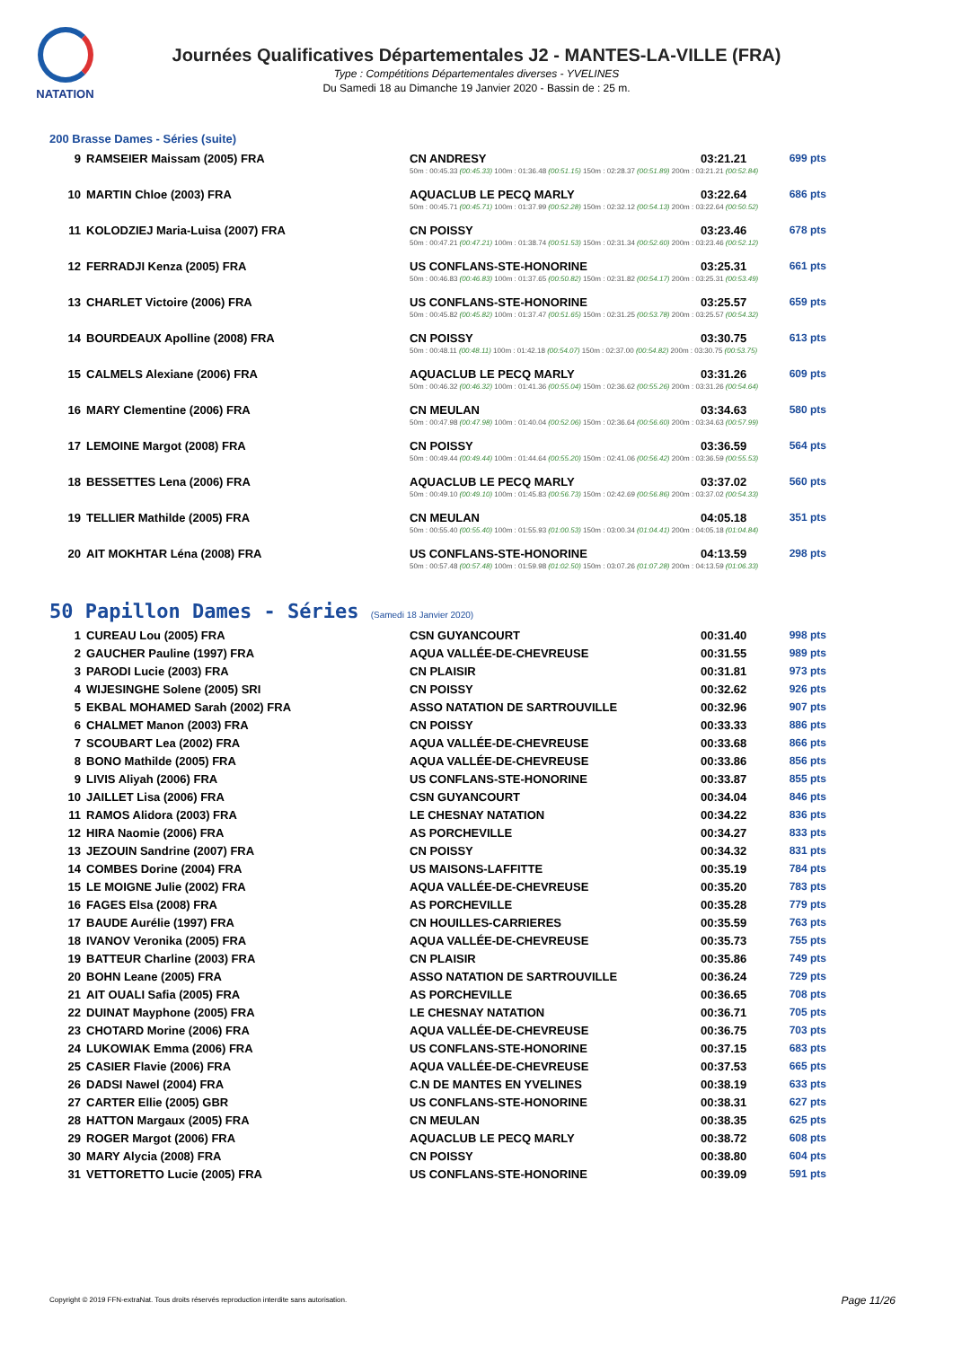NATATION
Journées Qualificatives Départementales J2 - MANTES-LA-VILLE (FRA)
Type : Compétitions Départementales diverses - YVELINES
Du Samedi 18 au Dimanche 19 Janvier 2020 - Bassin de : 25 m.
200 Brasse Dames - Séries (suite)
| 9 | RAMSEIER Maissam (2005) FRA | CN ANDRESY | 03:21.21 | 699 pts |
| | | 50m : 00:45.33 (00:45.33) 100m : 01:36.48 (00:51.15) 150m : 02:28.37 (00:51.89) 200m : 03:21.21 (00:52.84) | | |
| 10 | MARTIN Chloe (2003) FRA | AQUACLUB LE PECQ MARLY | 03:22.64 | 686 pts |
| | | 50m : 00:45.71 (00:45.71) 100m : 01:37.99 (00:52.28) 150m : 02:32.12 (00:54.13) 200m : 03:22.64 (00:50.52) | | |
| 11 | KOLODZIEJ Maria-Luisa (2007) FRA | CN POISSY | 03:23.46 | 678 pts |
| | | 50m : 00:47.21 (00:47.21) 100m : 01:38.74 (00:51.53) 150m : 02:31.34 (00:52.60) 200m : 03:23.46 (00:52.12) | | |
| 12 | FERRADJI Kenza (2005) FRA | US CONFLANS-STE-HONORINE | 03:25.31 | 661 pts |
| | | 50m : 00:46.83 (00:46.83) 100m : 01:37.65 (00:50.82) 150m : 02:31.82 (00:54.17) 200m : 03:25.31 (00:53.49) | | |
| 13 | CHARLET Victoire (2006) FRA | US CONFLANS-STE-HONORINE | 03:25.57 | 659 pts |
| | | 50m : 00:45.82 (00:45.82) 100m : 01:37.47 (00:51.65) 150m : 02:31.25 (00:53.78) 200m : 03:25.57 (00:54.32) | | |
| 14 | BOURDEAUX Apolline (2008) FRA | CN POISSY | 03:30.75 | 613 pts |
| | | 50m : 00:48.11 (00:48.11) 100m : 01:42.18 (00:54.07) 150m : 02:37.00 (00:54.82) 200m : 03:30.75 (00:53.75) | | |
| 15 | CALMELS Alexiane (2006) FRA | AQUACLUB LE PECQ MARLY | 03:31.26 | 609 pts |
| | | 50m : 00:46.32 (00:46.32) 100m : 01:41.36 (00:55.04) 150m : 02:36.62 (00:55.26) 200m : 03:31.26 (00:54.64) | | |
| 16 | MARY Clementine (2006) FRA | CN MEULAN | 03:34.63 | 580 pts |
| | | 50m : 00:47.98 (00:47.98) 100m : 01:40.04 (00:52.06) 150m : 02:36.64 (00:56.60) 200m : 03:34.63 (00:57.99) | | |
| 17 | LEMOINE Margot (2008) FRA | CN POISSY | 03:36.59 | 564 pts |
| | | 50m : 00:49.44 (00:49.44) 100m : 01:44.64 (00:55.20) 150m : 02:41.06 (00:56.42) 200m : 03:36.59 (00:55.53) | | |
| 18 | BESSETTES Lena (2006) FRA | AQUACLUB LE PECQ MARLY | 03:37.02 | 560 pts |
| | | 50m : 00:49.10 (00:49.10) 100m : 01:45.83 (00:56.73) 150m : 02:42.69 (00:56.86) 200m : 03:37.02 (00:54.33) | | |
| 19 | TELLIER Mathilde (2005) FRA | CN MEULAN | 04:05.18 | 351 pts |
| | | 50m : 00:55.40 (00:55.40) 100m : 01:55.93 (01:00.53) 150m : 03:00.34 (01:04.41) 200m : 04:05.18 (01:04.84) | | |
| 20 | AIT MOKHTAR Léna (2008) FRA | US CONFLANS-STE-HONORINE | 04:13.59 | 298 pts |
| | | 50m : 00:57.48 (00:57.48) 100m : 01:59.98 (01:02.50) 150m : 03:07.26 (01:07.28) 200m : 04:13.59 (01:06.33) | | |
50 Papillon Dames - Séries (Samedi 18 Janvier 2020)
| 1 | CUREAU Lou (2005) FRA | CSN GUYANCOURT | 00:31.40 | 998 pts |
| 2 | GAUCHER Pauline (1997) FRA | AQUA VALLÉE-DE-CHEVREUSE | 00:31.55 | 989 pts |
| 3 | PARODI Lucie (2003) FRA | CN PLAISIR | 00:31.81 | 973 pts |
| 4 | WIJESINGHE Solene (2005) SRI | CN POISSY | 00:32.62 | 926 pts |
| 5 | EKBAL MOHAMED Sarah (2002) FRA | ASSO NATATION DE SARTROUVILLE | 00:32.96 | 907 pts |
| 6 | CHALMET Manon (2003) FRA | CN POISSY | 00:33.33 | 886 pts |
| 7 | SCOUBART Lea (2002) FRA | AQUA VALLÉE-DE-CHEVREUSE | 00:33.68 | 866 pts |
| 8 | BONO Mathilde (2005) FRA | AQUA VALLÉE-DE-CHEVREUSE | 00:33.86 | 856 pts |
| 9 | LIVIS Aliyah (2006) FRA | US CONFLANS-STE-HONORINE | 00:33.87 | 855 pts |
| 10 | JAILLET Lisa (2006) FRA | CSN GUYANCOURT | 00:34.04 | 846 pts |
| 11 | RAMOS Alidora (2003) FRA | LE CHESNAY NATATION | 00:34.22 | 836 pts |
| 12 | HIRA Naomie (2006) FRA | AS PORCHEVILLE | 00:34.27 | 833 pts |
| 13 | JEZOUIN Sandrine (2007) FRA | CN POISSY | 00:34.32 | 831 pts |
| 14 | COMBES Dorine (2004) FRA | US MAISONS-LAFFITTE | 00:35.19 | 784 pts |
| 15 | LE MOIGNE Julie (2002) FRA | AQUA VALLÉE-DE-CHEVREUSE | 00:35.20 | 783 pts |
| 16 | FAGES Elsa (2008) FRA | AS PORCHEVILLE | 00:35.28 | 779 pts |
| 17 | BAUDE Aurélie (1997) FRA | CN HOUILLES-CARRIERES | 00:35.59 | 763 pts |
| 18 | IVANOV Veronika (2005) FRA | AQUA VALLÉE-DE-CHEVREUSE | 00:35.73 | 755 pts |
| 19 | BATTEUR Charline (2003) FRA | CN PLAISIR | 00:35.86 | 749 pts |
| 20 | BOHN Leane (2005) FRA | ASSO NATATION DE SARTROUVILLE | 00:36.24 | 729 pts |
| 21 | AIT OUALI Safia (2005) FRA | AS PORCHEVILLE | 00:36.65 | 708 pts |
| 22 | DUINAT Mayphone (2005) FRA | LE CHESNAY NATATION | 00:36.71 | 705 pts |
| 23 | CHOTARD Morine (2006) FRA | AQUA VALLÉE-DE-CHEVREUSE | 00:36.75 | 703 pts |
| 24 | LUKOWIAK Emma (2006) FRA | US CONFLANS-STE-HONORINE | 00:37.15 | 683 pts |
| 25 | CASIER Flavie (2006) FRA | AQUA VALLÉE-DE-CHEVREUSE | 00:37.53 | 665 pts |
| 26 | DADSI Nawel (2004) FRA | C.N DE MANTES EN YVELINES | 00:38.19 | 633 pts |
| 27 | CARTER Ellie (2005) GBR | US CONFLANS-STE-HONORINE | 00:38.31 | 627 pts |
| 28 | HATTON Margaux (2005) FRA | CN MEULAN | 00:38.35 | 625 pts |
| 29 | ROGER Margot (2006) FRA | AQUACLUB LE PECQ MARLY | 00:38.72 | 608 pts |
| 30 | MARY Alycia (2008) FRA | CN POISSY | 00:38.80 | 604 pts |
| 31 | VETTORETTO Lucie (2005) FRA | US CONFLANS-STE-HONORINE | 00:39.09 | 591 pts |
Copyright © 2019 FFN-extraNat. Tous droits réservés reproduction interdite sans autorisation.
Page 11/26